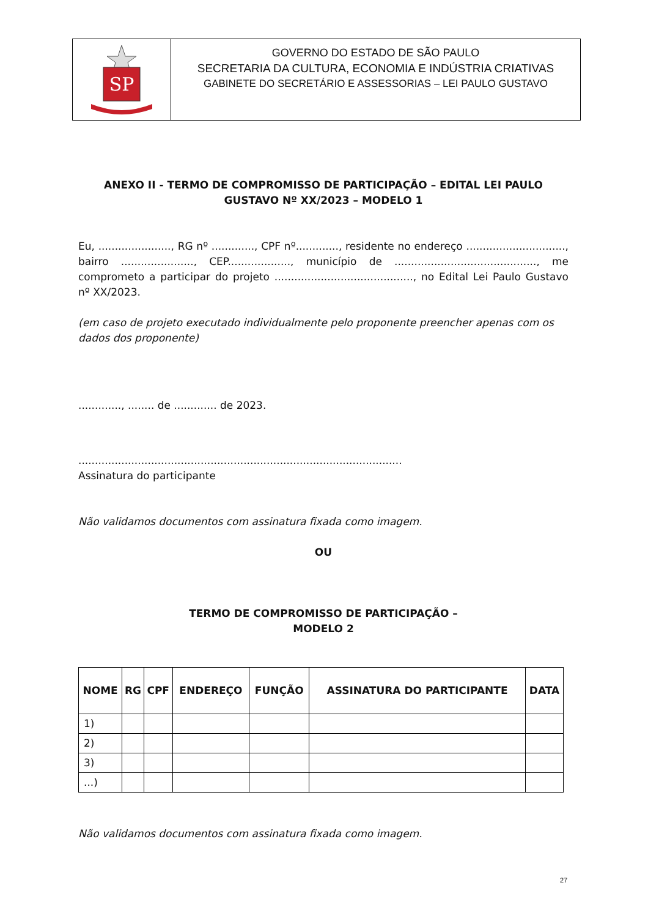SP
GOVERNO DO ESTADO DE SÃO PAULO
SECRETARIA DA CULTURA, ECONOMIA E INDÚSTRIA CRIATIVAS
GABINETE DO SECRETÁRIO E ASSESSORIAS – LEI PAULO GUSTAVO
ANEXO II - TERMO DE COMPROMISSO DE PARTICIPAÇÃO – EDITAL LEI PAULO GUSTAVO Nº XX/2023 – MODELO 1
Eu, ......................, RG nº ............., CPF nº............., residente no endereço .............................., bairro ......................, CEP..................., município de ..........................................., me comprometo a participar do projeto .........................................., no Edital Lei Paulo Gustavo nº XX/2023.
(em caso de projeto executado individualmente pelo proponente preencher apenas com os dados dos proponente)
............., ........ de ............. de 2023.
..................................................................................................
Assinatura do participante
Não validamos documentos com assinatura fixada como imagem.
OU
TERMO DE COMPROMISSO DE PARTICIPAÇÃO –
MODELO 2
| NOME | RG | CPF | ENDEREÇO | FUNÇÃO | ASSINATURA DO PARTICIPANTE | DATA |
| --- | --- | --- | --- | --- | --- | --- |
| 1) | | | | | | |
| 2) | | | | | | |
| 3) | | | | | | |
| ...) | | | | | | |
Não validamos documentos com assinatura fixada como imagem.
27